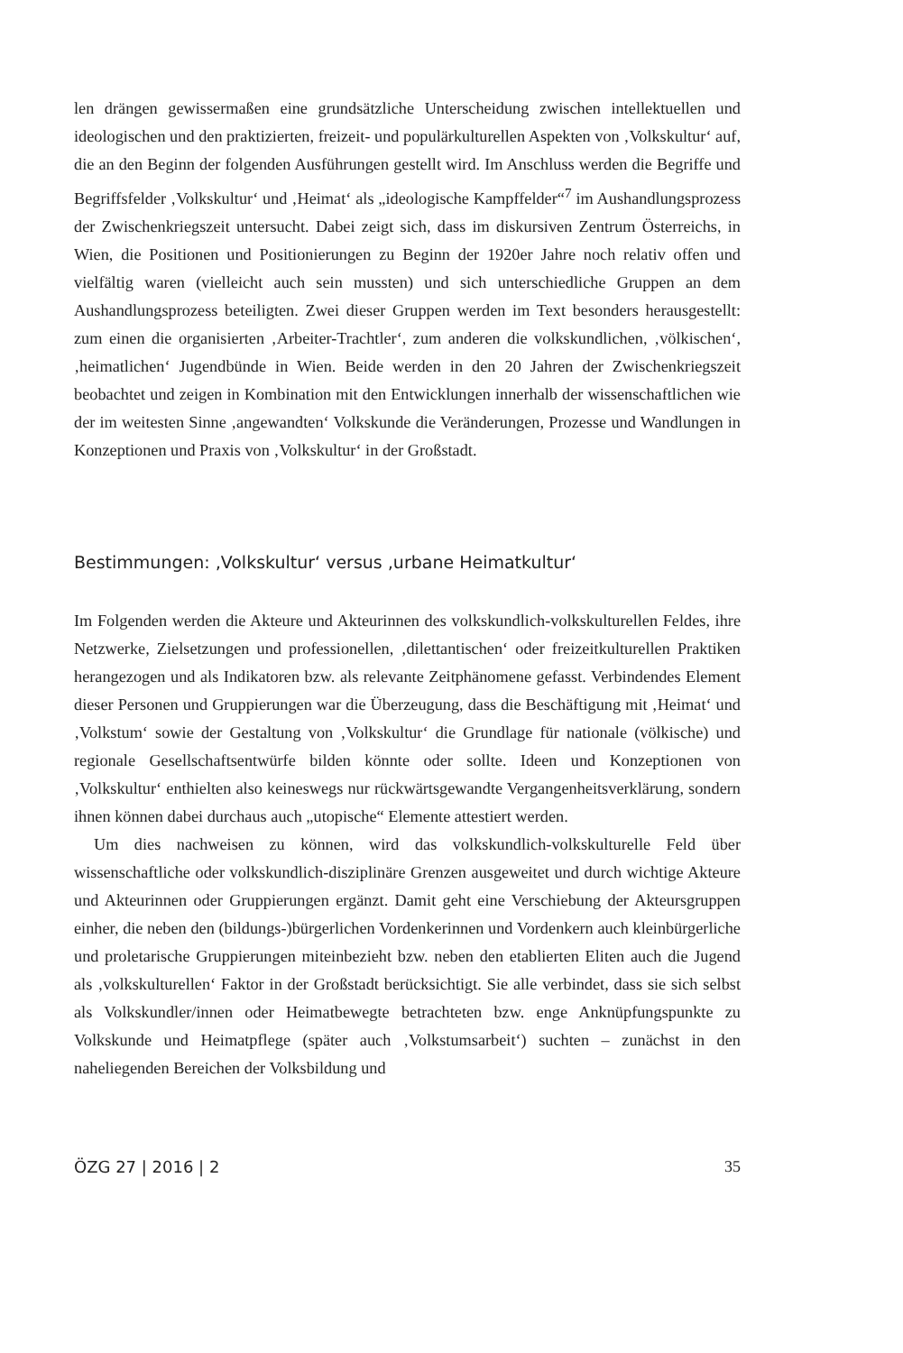len drängen gewissermaßen eine grundsätzliche Unterscheidung zwischen intellektuellen und ideologischen und den praktizierten, freizeit- und populärkulturellen Aspekten von ‚Volkskultur‘ auf, die an den Beginn der folgenden Ausführungen gestellt wird. Im Anschluss werden die Begriffe und Begriffsfelder ‚Volkskultur‘ und ‚Heimat‘ als „ideologische Kampffelder“<sup>7</sup> im Aushandlungsprozess der Zwischenkriegszeit untersucht. Dabei zeigt sich, dass im diskursiven Zentrum Österreichs, in Wien, die Positionen und Positionierungen zu Beginn der 1920er Jahre noch relativ offen und vielfältig waren (vielleicht auch sein mussten) und sich unterschiedliche Gruppen an dem Aushandlungsprozess beteiligten. Zwei dieser Gruppen werden im Text besonders herausgestellt: zum einen die organisierten ‚Arbeiter-Trachtler‘, zum anderen die volkskundlichen, ‚völkischen‘, ‚heimatlichen‘ Jugendbünde in Wien. Beide werden in den 20 Jahren der Zwischenkriegszeit beobachtet und zeigen in Kombination mit den Entwicklungen innerhalb der wissenschaftlichen wie der im weitesten Sinne ‚angewandten‘ Volkskunde die Veränderungen, Prozesse und Wandlungen in Konzeptionen und Praxis von ‚Volkskultur‘ in der Großstadt.
Bestimmungen: ‚Volkskultur‘ versus ‚urbane Heimatkultur‘
Im Folgenden werden die Akteure und Akteurinnen des volkskundlich-volkskulturellen Feldes, ihre Netzwerke, Zielsetzungen und professionellen, ‚dilettantischen‘ oder freizeitkulturellen Praktiken herangezogen und als Indikatoren bzw. als relevante Zeitphänomene gefasst. Verbindendes Element dieser Personen und Gruppierungen war die Überzeugung, dass die Beschäftigung mit ‚Heimat‘ und ‚Volkstum‘ sowie der Gestaltung von ‚Volkskultur‘ die Grundlage für nationale (völkische) und regionale Gesellschaftsentwürfe bilden könnte oder sollte. Ideen und Konzeptionen von ‚Volkskultur‘ enthielten also keineswegs nur rückwärtsgewandte Vergangenheitsverklärung, sondern ihnen können dabei durchaus auch „utopische“ Elemente attestiert werden.
Um dies nachweisen zu können, wird das volkskundlich-volkskulturelle Feld über wissenschaftliche oder volkskundlich-disziplinäre Grenzen ausgeweitet und durch wichtige Akteure und Akteurinnen oder Gruppierungen ergänzt. Damit geht eine Verschiebung der Akteursgruppen einher, die neben den (bildungs-)bürgerlichen Vordenkerinnen und Vordenkern auch kleinbürgerliche und proletarische Gruppierungen miteinbezieht bzw. neben den etablierten Eliten auch die Jugend als ‚volkskulturellen‘ Faktor in der Großstadt berücksichtigt. Sie alle verbindet, dass sie sich selbst als Volkskundler/innen oder Heimatbewegte betrachteten bzw. enge Anknüpfungspunkte zu Volkskunde und Heimatpflege (später auch ‚Volkstumsarbeit‘) suchten – zunächst in den naheliegenden Bereichen der Volksbildung und
ÖZG 27 | 2016 | 2 35